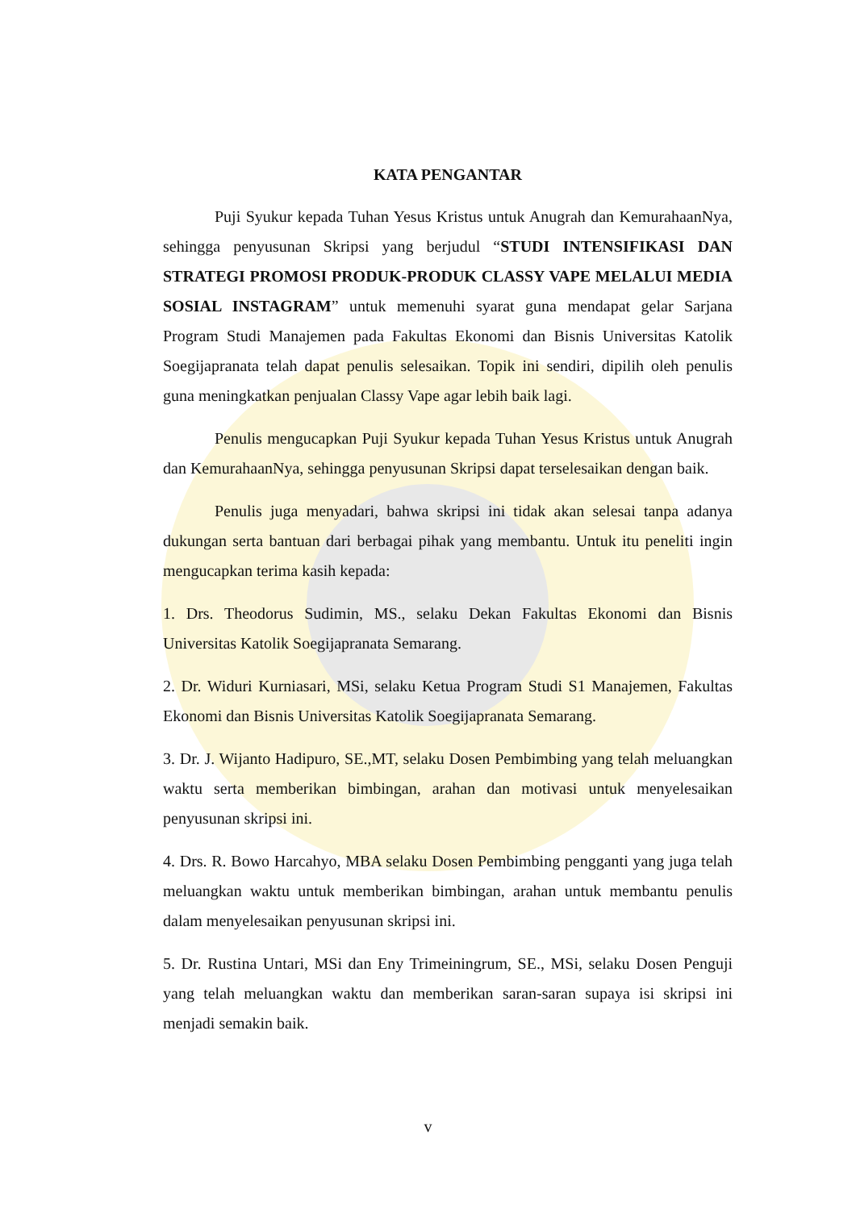KATA PENGANTAR
Puji Syukur kepada Tuhan Yesus Kristus untuk Anugrah dan KemurahaanNya, sehingga penyusunan Skripsi yang berjudul “STUDI INTENSIFIKASI DAN STRATEGI PROMOSI PRODUK-PRODUK CLASSY VAPE MELALUI MEDIA SOSIAL INSTAGRAM” untuk memenuhi syarat guna mendapat gelar Sarjana Program Studi Manajemen pada Fakultas Ekonomi dan Bisnis Universitas Katolik Soegijapranata telah dapat penulis selesaikan. Topik ini sendiri, dipilih oleh penulis guna meningkatkan penjualan Classy Vape agar lebih baik lagi.
Penulis mengucapkan Puji Syukur kepada Tuhan Yesus Kristus untuk Anugrah dan KemurahaanNya, sehingga penyusunan Skripsi dapat terselesaikan dengan baik.
Penulis juga menyadari, bahwa skripsi ini tidak akan selesai tanpa adanya dukungan serta bantuan dari berbagai pihak yang membantu. Untuk itu peneliti ingin mengucapkan terima kasih kepada:
1. Drs. Theodorus Sudimin, MS., selaku Dekan Fakultas Ekonomi dan Bisnis Universitas Katolik Soegijapranata Semarang.
2. Dr. Widuri Kurniasari, MSi, selaku Ketua Program Studi S1 Manajemen, Fakultas Ekonomi dan Bisnis Universitas Katolik Soegijapranata Semarang.
3. Dr. J. Wijanto Hadipuro, SE.,MT, selaku Dosen Pembimbing yang telah meluangkan waktu serta memberikan bimbingan, arahan dan motivasi untuk menyelesaikan penyusunan skripsi ini.
4. Drs. R. Bowo Harcahyo, MBA selaku Dosen Pembimbing pengganti yang juga telah meluangkan waktu untuk memberikan bimbingan, arahan untuk membantu penulis dalam menyelesaikan penyusunan skripsi ini.
5. Dr. Rustina Untari, MSi dan Eny Trimeiningrum, SE., MSi, selaku Dosen Penguji yang telah meluangkan waktu dan memberikan saran-saran supaya isi skripsi ini menjadi semakin baik.
v